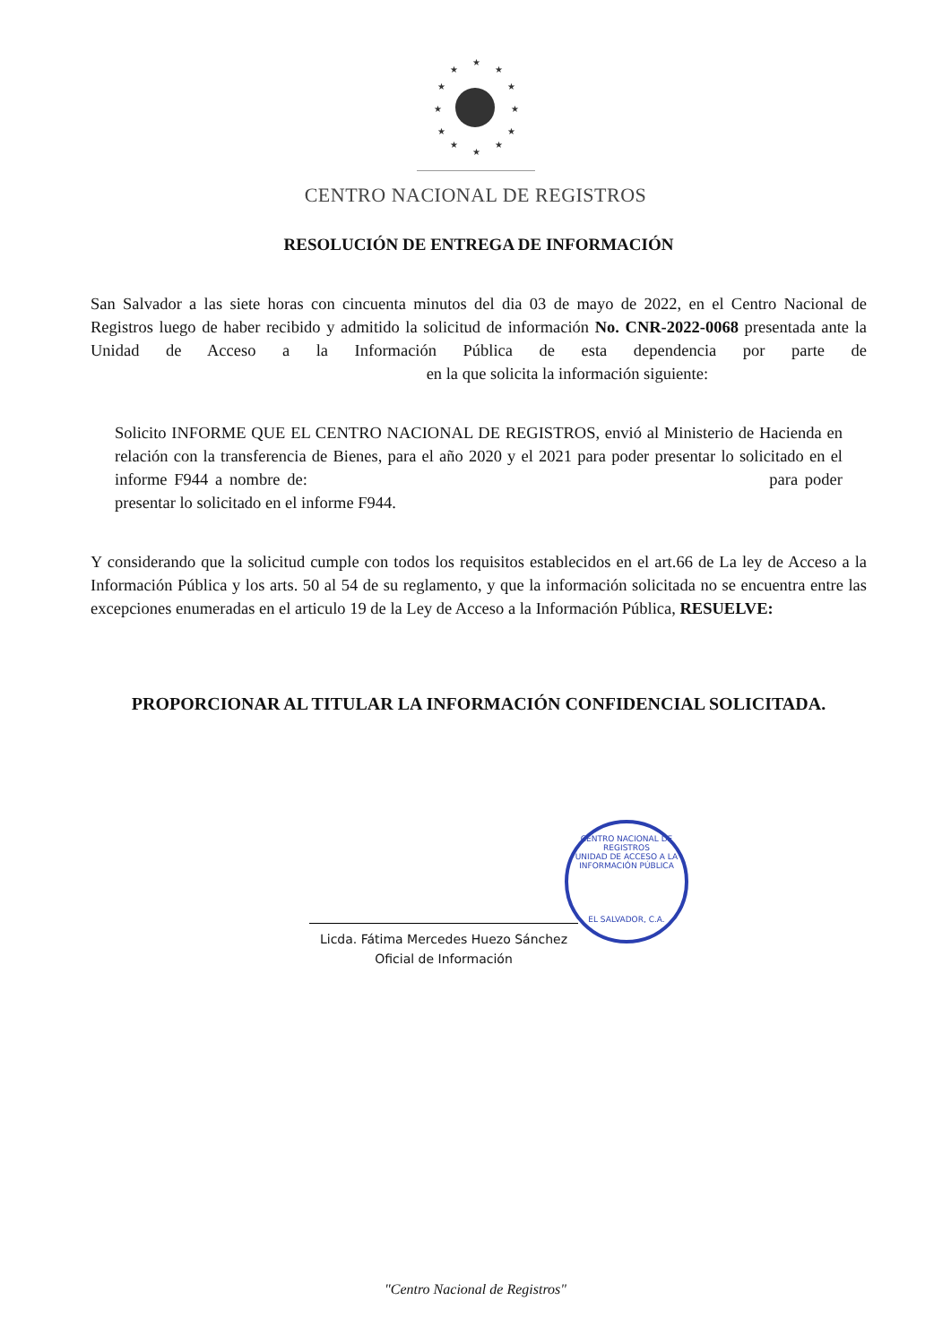★
★
★
★
★
★
★
★
★
★
★
★
CENTRO NACIONAL DE REGISTROS
RESOLUCIÓN DE ENTREGA DE INFORMACIÓN
San Salvador a las siete horas con cincuenta minutos del dia 03 de mayo de 2022, en el Centro Nacional de Registros luego de haber recibido y admitido la solicitud de información No. CNR-2022-0068 presentada ante la Unidad de Acceso a la Información Pública de esta dependencia por parte de en la que solicita la información siguiente:
Solicito INFORME QUE EL CENTRO NACIONAL DE REGISTROS, envió al Ministerio de Hacienda en relación con la transferencia de Bienes, para el año 2020 y el 2021 para poder presentar lo solicitado en el informe F944 a nombre de: para poder presentar lo solicitado en el informe F944.
Y considerando que la solicitud cumple con todos los requisitos establecidos en el art.66 de La ley de Acceso a la Información Pública y los arts. 50 al 54 de su reglamento, y que la información solicitada no se encuentra entre las excepciones enumeradas en el articulo 19 de la Ley de Acceso a la Información Pública, RESUELVE:
PROPORCIONAR AL TITULAR LA INFORMACIÓN CONFIDENCIAL SOLICITADA.
CENTRO NACIONAL DE REGISTROS
UNIDAD DE ACCESO A LA INFORMACIÓN PÚBLICA
EL SALVADOR, C.A.
Licda. Fátima Mercedes Huezo Sánchez
Oficial de Información
"Centro Nacional de Registros"